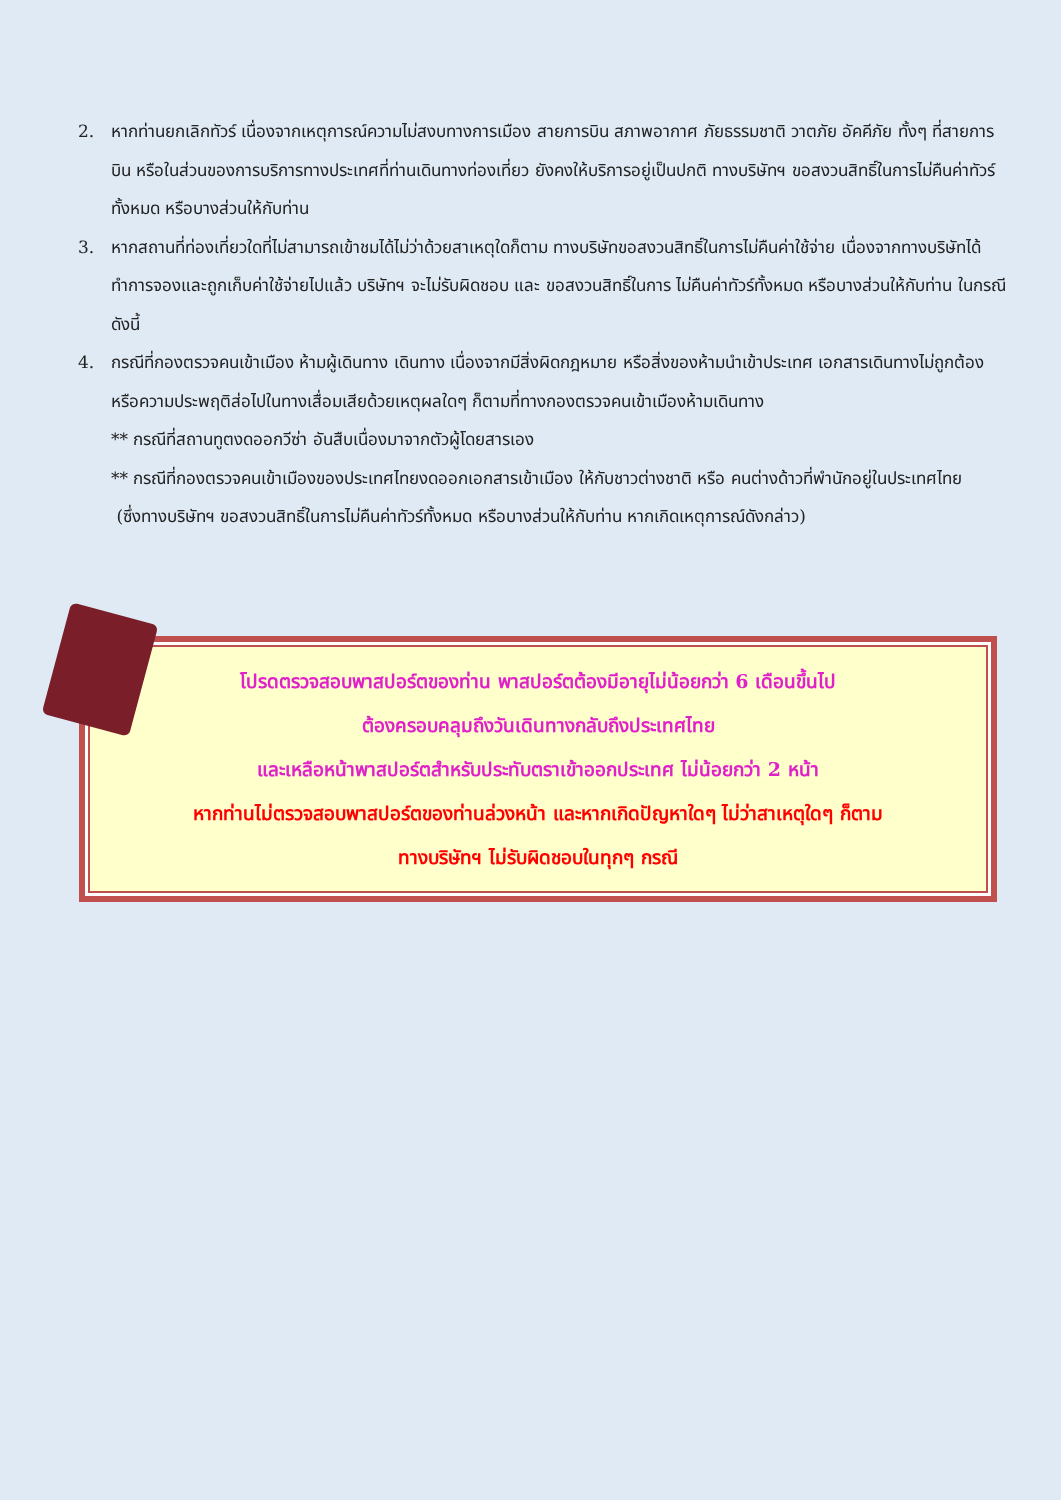2. หากท่านยกเลิกทัวร์ เนื่องจากเหตุการณ์ความไม่สงบทางการเมือง สายการบิน สภาพอากาศ ภัยธรรมชาติ วาตภัย อัคคีภัย ทั้งๆ ที่สายการบิน หรือในส่วนของการบริการทางประเทศที่ท่านเดินทางท่องเที่ยว ยังคงให้บริการอยู่เป็นปกติ ทางบริษัทฯ ขอสงวนสิทธิ์ในการไม่คืนค่าทัวร์ทั้งหมด หรือบางส่วนให้กับท่าน
3. หากสถานที่ท่องเที่ยวใดที่ไม่สามารถเข้าชมได้ไม่ว่าด้วยสาเหตุใดก็ตาม ทางบริษัทขอสงวนสิทธิ์ในการไม่คืนค่าใช้จ่าย เนื่องจากทางบริษัทได้ทำการจองและถูกเก็บค่าใช้จ่ายไปแล้ว บริษัทฯ จะไม่รับผิดชอบ และ ขอสงวนสิทธิ์ในการ ไม่คืนค่าทัวร์ทั้งหมด หรือบางส่วนให้กับท่าน ในกรณีดังนี้
4. กรณีที่กองตรวจคนเข้าเมือง ห้ามผู้เดินทาง เดินทาง เนื่องจากมีสิ่งผิดกฎหมาย หรือสิ่งของห้ามนำเข้าประเทศ เอกสารเดินทางไม่ถูกต้อง หรือความประพฤติส่อไปในทางเสื่อมเสียด้วยเหตุผลใดๆ ก็ตามที่ทางกองตรวจคนเข้าเมืองห้ามเดินทาง
** กรณีที่สถานทูตงดออกวีซ่า อันสืบเนื่องมาจากตัวผู้โดยสารเอง
** กรณีที่กองตรวจคนเข้าเมืองของประเทศไทยงดออกเอกสารเข้าเมือง ให้กับชาวต่างชาติ หรือ คนต่างด้าวที่พำนักอยู่ในประเทศไทย
(ซึ่งทางบริษัทฯ ขอสงวนสิทธิ์ในการไม่คืนค่าทัวร์ทั้งหมด หรือบางส่วนให้กับท่าน หากเกิดเหตุการณ์ดังกล่าว)
โปรดตรวจสอบพาสปอร์ตของท่าน พาสปอร์ตต้องมีอายุไม่น้อยกว่า 6 เดือนขึ้นไป
ต้องครอบคลุมถึงวันเดินทางกลับถึงประเทศไทย
และเหลือหน้าพาสปอร์ตสำหรับประทับตราเข้าออกประเทศ ไม่น้อยกว่า 2 หน้า
หากท่านไม่ตรวจสอบพาสปอร์ตของท่านล่วงหน้า และหากเกิดปัญหาใดๆ ไม่ว่าสาเหตุใดๆ ก็ตาม
ทางบริษัทฯ ไม่รับผิดชอบในทุกๆ กรณี